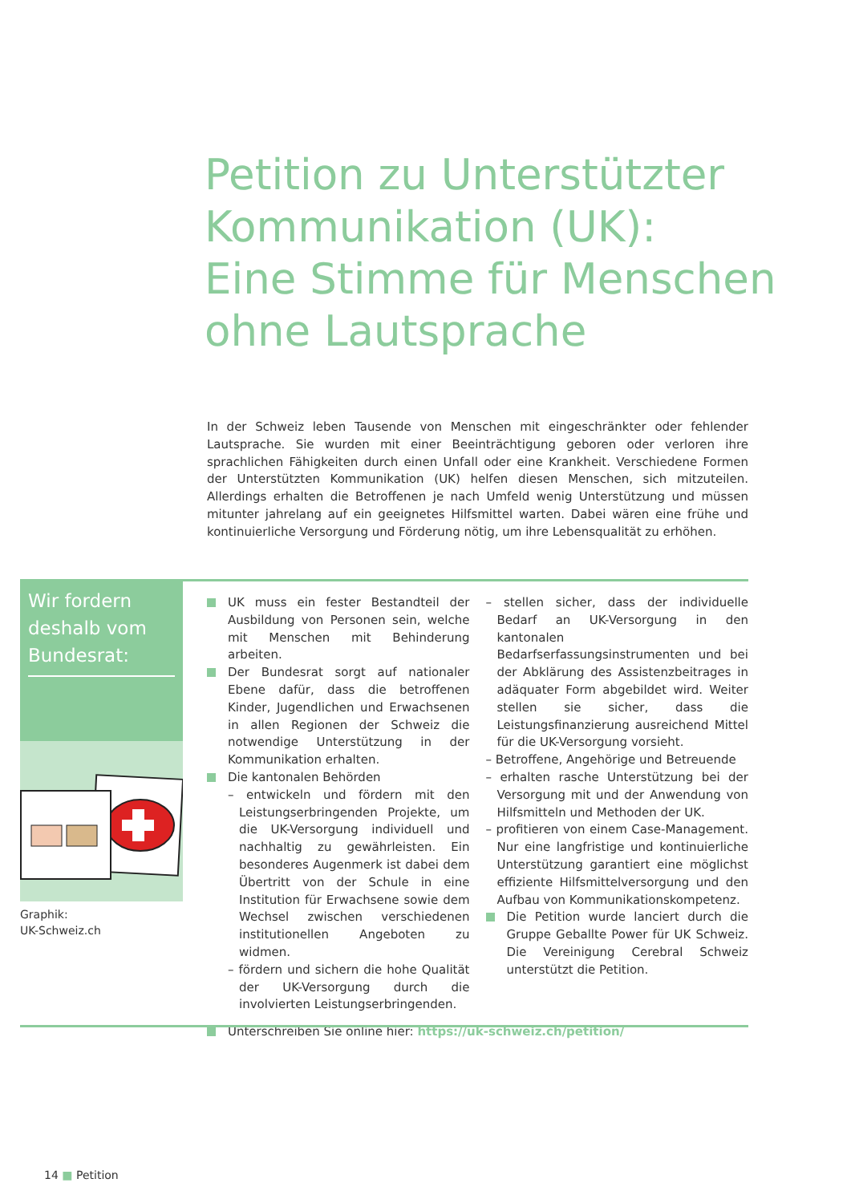Petition zu Unterstützter
Kommunikation (UK):
Eine Stimme für Menschen
ohne Lautsprache
In der Schweiz leben Tausende von Menschen mit eingeschränkter oder fehlender Lautsprache. Sie wurden mit einer Beeinträchtigung geboren oder verloren ihre sprachlichen Fähigkeiten durch einen Unfall oder eine Krankheit. Verschiedene Formen der Unterstützten Kommunikation (UK) helfen diesen Menschen, sich mitzuteilen. Allerdings erhalten die Betroffenen je nach Umfeld wenig Unterstützung und müssen mitunter jahrelang auf ein geeignetes Hilfsmittel warten. Dabei wären eine frühe und kontinuierliche Versorgung und Förderung nötig, um ihre Lebensqualität zu erhöhen.
Wir fordern deshalb vom Bundesrat:
Graphik:
UK-Schweiz.ch
UK muss ein fester Bestandteil der Ausbildung von Personen sein, welche mit Menschen mit Behinderung arbeiten.
Der Bundesrat sorgt auf nationaler Ebene dafür, dass die betroffenen Kinder, Jugendlichen und Erwachsenen in allen Regionen der Schweiz die notwendige Unterstützung in der Kommunikation erhalten.
Die kantonalen Behörden
– entwickeln und fördern mit den Leistungserbringenden Projekte, um die UK-Versorgung individuell und nachhaltig zu gewährleisten. Ein besonderes Augenmerk ist dabei dem Übertritt von der Schule in eine Institution für Erwachsene sowie dem Wechsel zwischen verschiedenen institutionellen Angeboten zu widmen.
– fördern und sichern die hohe Qualität der UK-Versorgung durch die involvierten Leistungserbringenden.
– stellen sicher, dass der individuelle Bedarf an UK-Versorgung in den kantonalen Bedarfserfassungsinstrumenten und bei der Abklärung des Assistenzbeitrages in adäquater Form abgebildet wird. Weiter stellen sie sicher, dass die Leistungsfinanzierung ausreichend Mittel für die UK-Versorgung vorsieht.
– Betroffene, Angehörige und Betreuende
– erhalten rasche Unterstützung bei der Versorgung mit und der Anwendung von Hilfsmitteln und Methoden der UK.
– profitieren von einem Case-Management. Nur eine langfristige und kontinuierliche Unterstützung garantiert eine möglichst effiziente Hilfsmittelversorgung und den Aufbau von Kommunikationskompetenz.
Die Petition wurde lanciert durch die Gruppe Geballte Power für UK Schweiz. Die Vereinigung Cerebral Schweiz unterstützt die Petition.
Unterschreiben Sie online hier: https://uk-schweiz.ch/petition/
14 ■ Petition